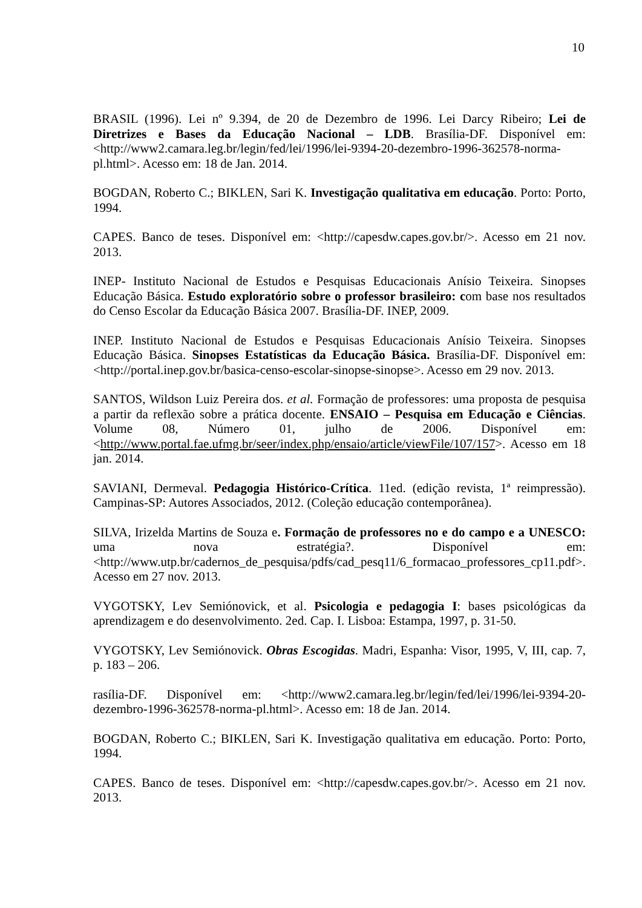10
BRASIL (1996). Lei nº 9.394, de 20 de Dezembro de 1996. Lei Darcy Ribeiro; Lei de Diretrizes e Bases da Educação Nacional – LDB. Brasília-DF. Disponível em: <http://www2.camara.leg.br/legin/fed/lei/1996/lei-9394-20-dezembro-1996-362578-norma-pl.html>. Acesso em: 18 de Jan. 2014.
BOGDAN, Roberto C.; BIKLEN, Sari K. Investigação qualitativa em educação. Porto: Porto, 1994.
CAPES. Banco de teses. Disponível em: <http://capesdw.capes.gov.br/>. Acesso em 21 nov. 2013.
INEP- Instituto Nacional de Estudos e Pesquisas Educacionais Anísio Teixeira. Sinopses Educação Básica. Estudo exploratório sobre o professor brasileiro: com base nos resultados do Censo Escolar da Educação Básica 2007. Brasília-DF. INEP, 2009.
INEP. Instituto Nacional de Estudos e Pesquisas Educacionais Anísio Teixeira. Sinopses Educação Básica. Sinopses Estatísticas da Educação Básica. Brasília-DF. Disponível em: <http://portal.inep.gov.br/basica-censo-escolar-sinopse-sinopse>. Acesso em 29 nov. 2013.
SANTOS, Wildson Luiz Pereira dos. et al. Formação de professores: uma proposta de pesquisa a partir da reflexão sobre a prática docente. ENSAIO – Pesquisa em Educação e Ciências. Volume 08, Número 01, julho de 2006. Disponível em: <http://www.portal.fae.ufmg.br/seer/index.php/ensaio/article/viewFile/107/157>. Acesso em 18 jan. 2014.
SAVIANI, Dermeval. Pedagogia Histórico-Crítica. 11ed. (edição revista, 1ª reimpressão). Campinas-SP: Autores Associados, 2012. (Coleção educação contemporânea).
SILVA, Irizelda Martins de Souza e. Formação de professores no e do campo e a UNESCO: uma nova estratégia?. Disponível em: <http://www.utp.br/cadernos_de_pesquisa/pdfs/cad_pesq11/6_formacao_professores_cp11.pdf>. Acesso em 27 nov. 2013.
VYGOTSKY, Lev Semiónovick, et al. Psicologia e pedagogia I: bases psicológicas da aprendizagem e do desenvolvimento. 2ed. Cap. I. Lisboa: Estampa, 1997, p. 31-50.
VYGOTSKY, Lev Semiónovick. Obras Escogidas. Madri, Espanha: Visor, 1995, V, III, cap. 7, p. 183 – 206.
rasília-DF. Disponível em: <http://www2.camara.leg.br/legin/fed/lei/1996/lei-9394-20-dezembro-1996-362578-norma-pl.html>. Acesso em: 18 de Jan. 2014.
BOGDAN, Roberto C.; BIKLEN, Sari K. Investigação qualitativa em educação. Porto: Porto, 1994.
CAPES. Banco de teses. Disponível em: <http://capesdw.capes.gov.br/>. Acesso em 21 nov. 2013.